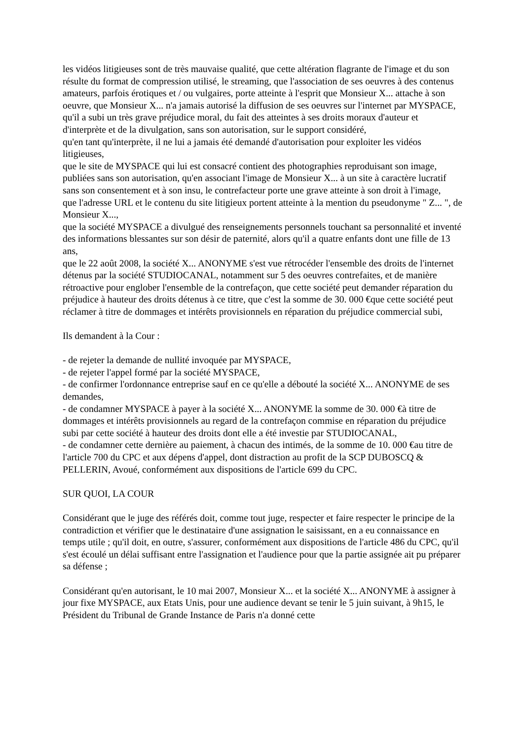les vidéos litigieuses sont de très mauvaise qualité, que cette altération flagrante de l'image et du son résulte du format de compression utilisé, le streaming, que l'association de ses oeuvres à des contenus amateurs, parfois érotiques et / ou vulgaires, porte atteinte à l'esprit que Monsieur X... attache à son oeuvre, que Monsieur X... n'a jamais autorisé la diffusion de ses oeuvres sur l'internet par MYSPACE, qu'il a subi un très grave préjudice moral, du fait des atteintes à ses droits moraux d'auteur et d'interprète et de la divulgation, sans son autorisation, sur le support considéré,
qu'en tant qu'interprète, il ne lui a jamais été demandé d'autorisation pour exploiter les vidéos litigieuses,
que le site de MYSPACE qui lui est consacré contient des photographies reproduisant son image, publiées sans son autorisation, qu'en associant l'image de Monsieur X... à un site à caractère lucratif sans son consentement et à son insu, le contrefacteur porte une grave atteinte à son droit à l'image,
que l'adresse URL et le contenu du site litigieux portent atteinte à la mention du pseudonyme " Z... ", de Monsieur X...,
que la société MYSPACE a divulgué des renseignements personnels touchant sa personnalité et inventé des informations blessantes sur son désir de paternité, alors qu'il a quatre enfants dont une fille de 13 ans,
que le 22 août 2008, la société X... ANONYME s'est vue rétrocéder l'ensemble des droits de l'internet détenus par la société STUDIOCANAL, notamment sur 5 des oeuvres contrefaites, et de manière rétroactive pour englober l'ensemble de la contrefaçon, que cette société peut demander réparation du préjudice à hauteur des droits détenus à ce titre, que c'est la somme de 30. 000 €que cette société peut réclamer à titre de dommages et intérêts provisionnels en réparation du préjudice commercial subi,
Ils demandent à la Cour :
- de rejeter la demande de nullité invoquée par MYSPACE,
- de rejeter l'appel formé par la société MYSPACE,
- de confirmer l'ordonnance entreprise sauf en ce qu'elle a débouté la société X... ANONYME de ses demandes,
- de condamner MYSPACE à payer à la société X... ANONYME la somme de 30. 000 €à titre de dommages et intérêts provisionnels au regard de la contrefaçon commise en réparation du préjudice subi par cette société à hauteur des droits dont elle a été investie par STUDIOCANAL,
- de condamner cette dernière au paiement, à chacun des intimés, de la somme de 10. 000 €au titre de l'article 700 du CPC et aux dépens d'appel, dont distraction au profit de la SCP DUBOSCQ & PELLERIN, Avoué, conformément aux dispositions de l'article 699 du CPC.
SUR QUOI, LA COUR
Considérant que le juge des référés doit, comme tout juge, respecter et faire respecter le principe de la contradiction et vérifier que le destinataire d'une assignation le saisissant, en a eu connaissance en temps utile ; qu'il doit, en outre, s'assurer, conformément aux dispositions de l'article 486 du CPC, qu'il s'est écoulé un délai suffisant entre l'assignation et l'audience pour que la partie assignée ait pu préparer sa défense ;
Considérant qu'en autorisant, le 10 mai 2007, Monsieur X... et la société X... ANONYME à assigner à jour fixe MYSPACE, aux Etats Unis, pour une audience devant se tenir le 5 juin suivant, à 9h15, le Président du Tribunal de Grande Instance de Paris n'a donné cette